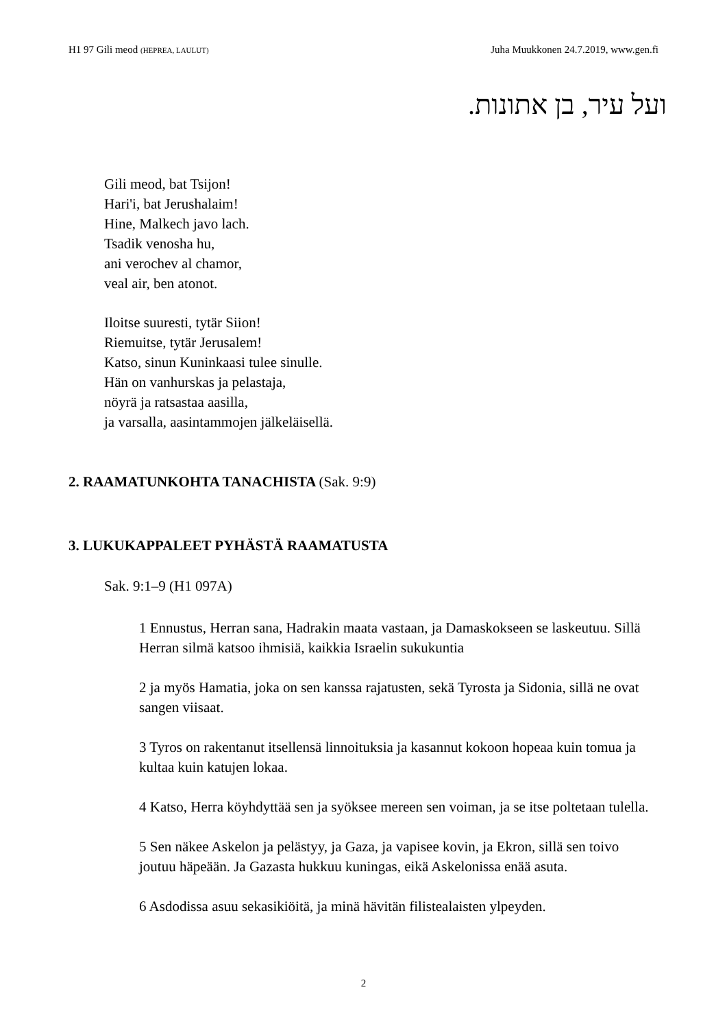H1 97 Gili meod (HEPREA, LAULUT)
Juha Muukkonen 24.7.2019, www.gen.fi
ועל עיר, בן אתונות.
Gili meod, bat Tsijon!
Hari'i, bat Jerushalaim!
Hine, Malkech javo lach.
Tsadik venosha hu,
ani verochev al chamor,
veal air, ben atonot.
Iloitse suuresti, tytär Siion!
Riemuitse, tytär Jerusalem!
Katso, sinun Kuninkaasi tulee sinulle.
Hän on vanhurskas ja pelastaja,
nöyrä ja ratsastaa aasilla,
ja varsalla, aasintammojen jälkeläisellä.
2. RAAMATUNKOHTA TANACHISTA (Sak. 9:9)
3. LUKUKAPPALEET PYHÄSTÄ RAAMATUSTA
Sak. 9:1–9 (H1 097A)
1 Ennustus, Herran sana, Hadrakin maata vastaan, ja Damaskokseen se laskeutuu. Sillä Herran silmä katsoo ihmisiä, kaikkia Israelin sukukuntia
2 ja myös Hamatia, joka on sen kanssa rajatusten, sekä Tyrosta ja Sidonia, sillä ne ovat sangen viisaat.
3 Tyros on rakentanut itsellensä linnoituksia ja kasannut kokoon hopeaa kuin tomua ja kultaa kuin katujen lokaa.
4 Katso, Herra köyhdyttää sen ja syöksee mereen sen voiman, ja se itse poltetaan tulella.
5 Sen näkee Askelon ja pelästyy, ja Gaza, ja vapisee kovin, ja Ekron, sillä sen toivo joutuu häpeään. Ja Gazasta hukkuu kuningas, eikä Askelonissa enää asuta.
6 Asdodissa asuu sekasikiöitä, ja minä hävitän filistealaisten ylpeyden.
2